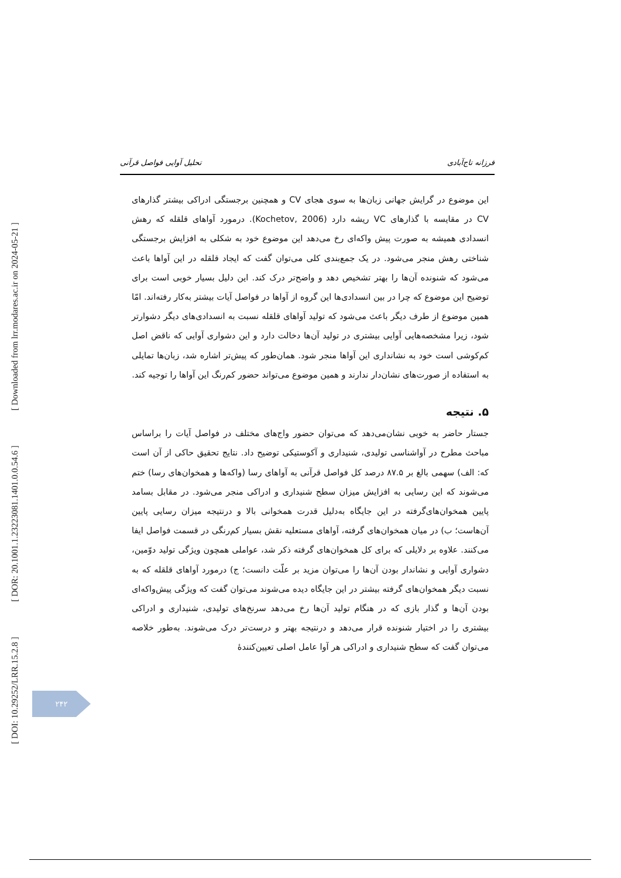[ Downloaded from lrr.modares.ac.ir on 2024-05-21 ]
[ DOR: 20.1001.1.23223081.1401.0.0.54.6 ]
[ DOI: 10.29252/LRR.15.2.8 ]
فرزانه تاج‌آبادی تحلیل آوایی فواصل قرآنی
این موضوع در گرایش جهانی زبان‌ها به سوی هجای CV و همچنین برجستگی ادراکی بیشتر گذارهای CV در مقایسه با گذارهای VC ریشه دارد (Kochetov, 2006). درمورد آواهای قلقله که رهش انسدادی همیشه به صورت پیش واکه‌ای رخ می‌دهد این موضوع خود به شکلی به افزایش برجستگی شناختی رهش منجر می‌شود. در یک جمع‌بندی کلی می‌توان گفت که ایجاد قلقله در این آواها باعث می‌شود که شنونده آن‌ها را بهتر تشخیص دهد و واضح‌تر درک کند. این دلیل بسیار خوبی است برای توضیح این موضوع که چرا در بین انسدادی‌ها این گروه از آواها در فواصل آیات بیشتر به‌کار رفته‌اند. امّا همین موضوع از طرف دیگر باعث می‌شود که تولید آواهای قلقله نسبت به انسدادی‌های دیگر دشوارتر شود، زیرا مشخصه‌هایی آوایی بیشتری در تولید آن‌ها دخالت دارد و این دشواری آوایی که ناقض اصل کم‌کوشی است خود به نشانداری این آواها منجر شود. همان‌طور که پیش‌تر اشاره شد، زبان‌ها تمایلی به استفاده از صورت‌های نشان‌دار ندارند و همین موضوع می‌تواند حضور کم‌رنگ این آواها را توجیه کند.
۵. نتیجه
جستار حاضر به خوبی نشان‌می‌دهد که می‌توان حضور واج‌های مختلف در فواصل آیات را براساس مباحث مطرح در آواشناسی تولیدی، شنیداری و آکوستیکی توضیح داد. نتایج تحقیق حاکی از آن است که: الف) سهمی بالغ بر ۸۷.۵ درصد کل فواصل قرآنی به آواهای رسا (واکه‌ها و همخوان‌های رسا) ختم می‌شوند که این رسایی به افزایش میزان سطح شنیداری و ادراکی منجر می‌شود. در مقابل بسامد پایین همخوان‌های‌گرفته در این جایگاه به‌دلیل قدرت همخوانی بالا و درنتیجه میزان رسایی پایین آن‌هاست؛ ب) در میان همخوان‌های گرفته، آواهای مستعلیه نقش بسیار کم‌رنگی در قسمت فواصل ایفا می‌کنند. علاوه بر دلایلی که برای کل همخوان‌های گرفته ذکر شد، عواملی همچون ویژگی تولید دوّمین، دشواری آوایی و نشاندار بودن آن‌ها را می‌توان مزید بر علّت دانست؛ ج) درمورد آواهای قلقله که به نسبت دیگر همخوان‌های گرفته بیشتر در این جایگاه دیده می‌شوند می‌توان گفت که ویژگی پیش‌واکه‌ای بودن آن‌ها و گذار بازی که در هنگام تولید آن‌ها رخ می‌دهد سرنخ‌های تولیدی، شنیداری و ادراکی بیشتری را در اختیار شنونده قرار می‌دهد و درنتیجه بهتر و درست‌تر درک می‌شوند. به‌طور خلاصه می‌توان گفت که سطح شنیداری و ادراکی هر آوا عامل اصلی تعیین‌کنندهٔ
۲۴۲